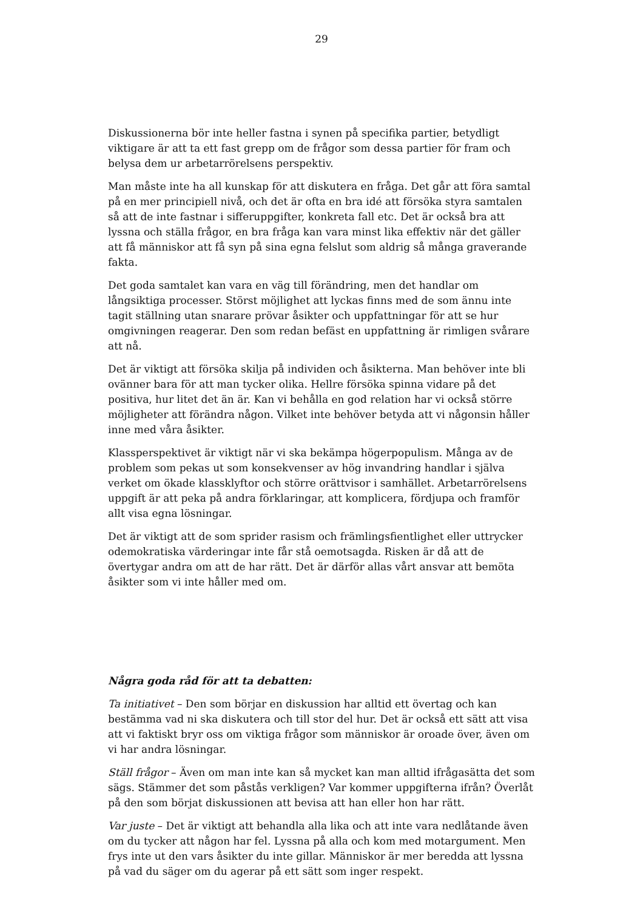29
Diskussionerna bör inte heller fastna i synen på specifika partier, betydligt viktigare är att ta ett fast grepp om de frågor som dessa partier för fram och belysa dem ur arbetarrörelsens perspektiv.
Man måste inte ha all kunskap för att diskutera en fråga. Det går att föra samtal på en mer principiell nivå, och det är ofta en bra idé att försöka styra samtalen så att de inte fastnar i sifferuppgifter, konkreta fall etc. Det är också bra att lyssna och ställa frågor, en bra fråga kan vara minst lika effektiv när det gäller att få människor att få syn på sina egna felslut som aldrig så många graverande fakta.
Det goda samtalet kan vara en väg till förändring, men det handlar om långsiktiga processer. Störst möjlighet att lyckas finns med de som ännu inte tagit ställning utan snarare prövar åsikter och uppfattningar för att se hur omgivningen reagerar. Den som redan befäst en uppfattning är rimligen svårare att nå.
Det är viktigt att försöka skilja på individen och åsikterna. Man behöver inte bli ovänner bara för att man tycker olika. Hellre försöka spinna vidare på det positiva, hur litet det än är. Kan vi behålla en god relation har vi också större möjligheter att förändra någon. Vilket inte behöver betyda att vi någonsin håller inne med våra åsikter.
Klassperspektivet är viktigt när vi ska bekämpa högerpopulism. Många av de problem som pekas ut som konsekvenser av hög invandring handlar i själva verket om ökade klassklyftor och större orättvisor i samhället. Arbetarrörelsens uppgift är att peka på andra förklaringar, att komplicera, fördjupa och framför allt visa egna lösningar.
Det är viktigt att de som sprider rasism och främlingsfientlighet eller uttrycker odemokratiska värderingar inte får stå oemotsagda. Risken är då att de övertygar andra om att de har rätt. Det är därför allas vårt ansvar att bemöta åsikter som vi inte håller med om.
Några goda råd för att ta debatten:
Ta initiativet – Den som börjar en diskussion har alltid ett övertag och kan bestämma vad ni ska diskutera och till stor del hur. Det är också ett sätt att visa att vi faktiskt bryr oss om viktiga frågor som människor är oroade över, även om vi har andra lösningar.
Ställ frågor – Även om man inte kan så mycket kan man alltid ifrågasätta det som sägs. Stämmer det som påstås verkligen? Var kommer uppgifterna ifrån? Överlåt på den som börjat diskussionen att bevisa att han eller hon har rätt.
Var juste – Det är viktigt att behandla alla lika och att inte vara nedlåtande även om du tycker att någon har fel. Lyssna på alla och kom med motargument. Men frys inte ut den vars åsikter du inte gillar. Människor är mer beredda att lyssna på vad du säger om du agerar på ett sätt som inger respekt.